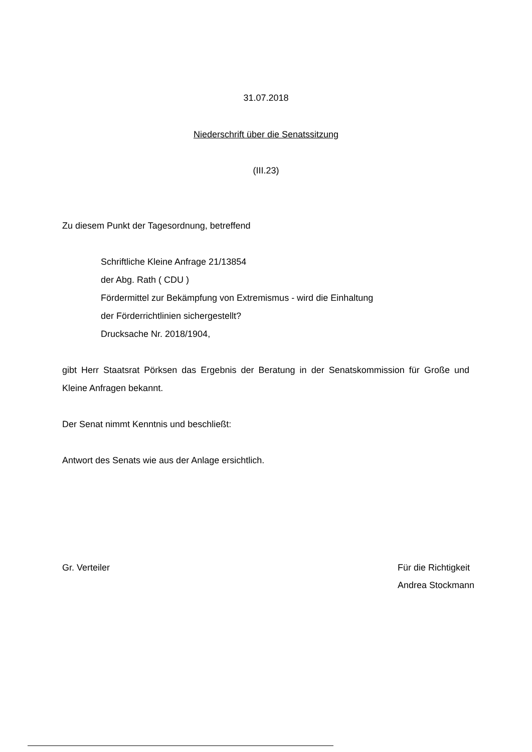31.07.2018
Niederschrift über die Senatssitzung
(III.23)
Zu diesem Punkt der Tagesordnung, betreffend
Schriftliche Kleine Anfrage 21/13854
der Abg. Rath ( CDU )
Fördermittel zur Bekämpfung von Extremismus - wird die Einhaltung
der Förderrichtlinien sichergestellt?
Drucksache Nr. 2018/1904,
gibt Herr Staatsrat Pörksen das Ergebnis der Beratung in der Senatskommission für Große und Kleine Anfragen bekannt.
Der Senat nimmt Kenntnis und beschließt:
Antwort des Senats wie aus der Anlage ersichtlich.
Gr. Verteiler Für die Richtigkeit
Andrea Stockmann